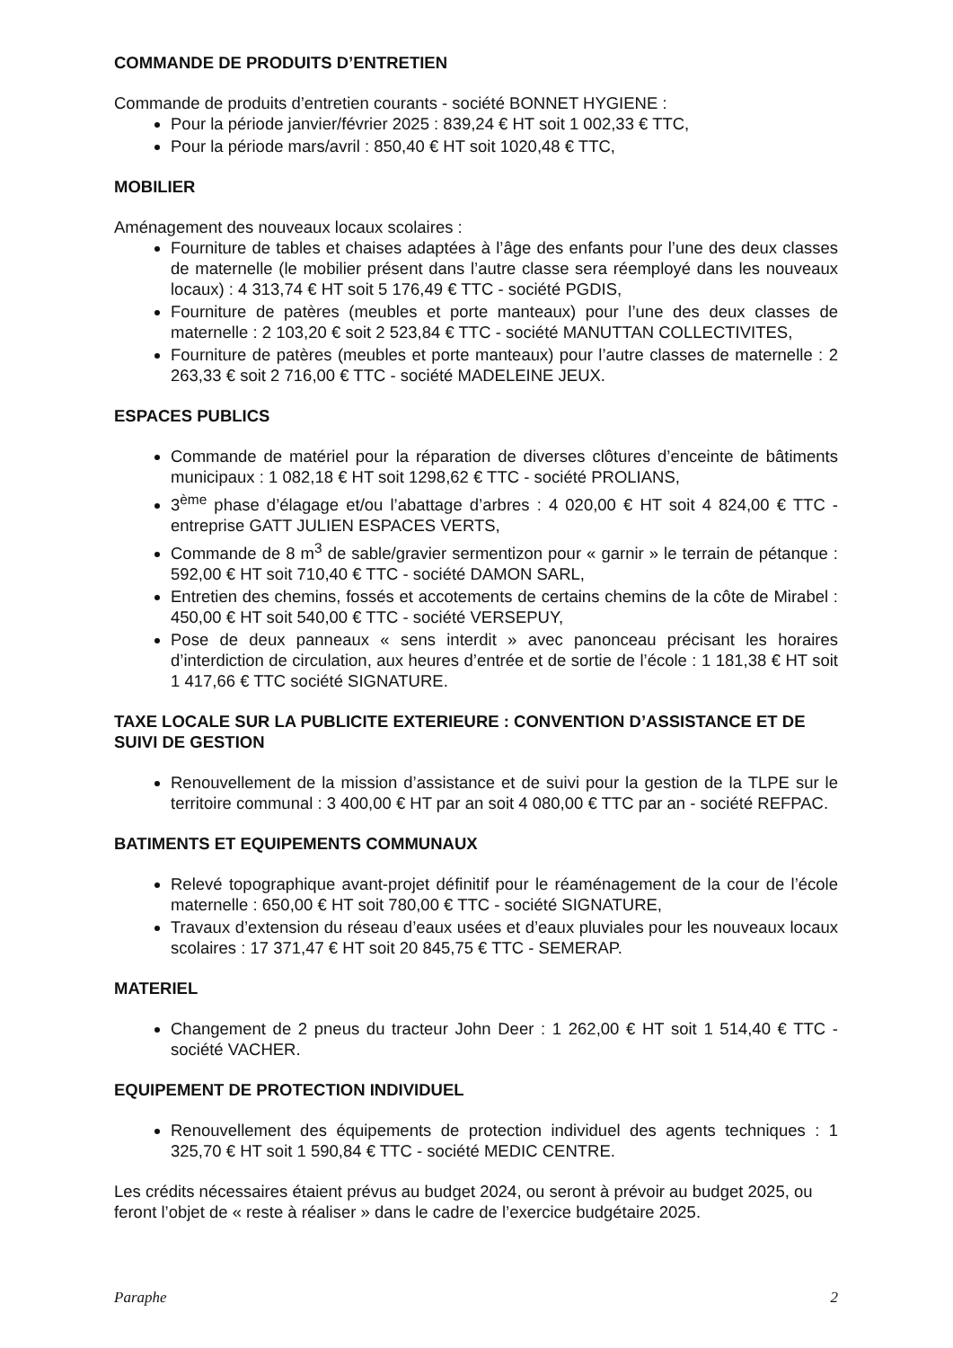COMMANDE DE PRODUITS D’ENTRETIEN
Commande de produits d’entretien courants - société BONNET HYGIENE :
Pour la période janvier/février 2025 : 839,24 € HT soit 1 002,33 € TTC,
Pour la période mars/avril : 850,40 € HT soit 1020,48 € TTC,
MOBILIER
Aménagement des nouveaux locaux scolaires :
Fourniture de tables et chaises adaptées à l’âge des enfants pour l’une des deux classes de maternelle (le mobilier présent dans l’autre classe sera réemployé dans les nouveaux locaux) : 4 313,74 € HT soit 5 176,49 € TTC - société PGDIS,
Fourniture de patères (meubles et porte manteaux) pour l’une des deux classes de maternelle : 2 103,20 € soit 2 523,84 € TTC - société MANUTTAN COLLECTIVITES,
Fourniture de patères (meubles et porte manteaux) pour l’autre classes de maternelle : 2 263,33 € soit 2 716,00 € TTC - société MADELEINE JEUX.
ESPACES PUBLICS
Commande de matériel pour la réparation de diverses clôtures d’enceinte de bâtiments municipaux : 1 082,18 € HT soit 1298,62 € TTC - société PROLIANS,
3<sup>ème</sup> phase d’élagage et/ou l’abattage d’arbres : 4 020,00 € HT soit 4 824,00 € TTC - entreprise GATT JULIEN ESPACES VERTS,
Commande de 8 m<sup>3</sup> de sable/gravier sermentizon pour « garnir » le terrain de pétanque : 592,00 € HT soit 710,40 € TTC - société DAMON SARL,
Entretien des chemins, fossés et accotements de certains chemins de la côte de Mirabel : 450,00 € HT soit 540,00 € TTC - société VERSEPUY,
Pose de deux panneaux « sens interdit » avec panonceau précisant les horaires d’interdiction de circulation, aux heures d’entrée et de sortie de l’école : 1 181,38 € HT soit 1 417,66 € TTC société SIGNATURE.
TAXE LOCALE SUR LA PUBLICITE EXTERIEURE : CONVENTION D’ASSISTANCE ET DE SUIVI DE GESTION
Renouvellement de la mission d’assistance et de suivi pour la gestion de la TLPE sur le territoire communal : 3 400,00 € HT par an soit 4 080,00 € TTC par an - société REFPAC.
BATIMENTS ET EQUIPEMENTS COMMUNAUX
Relevé topographique avant-projet définitif pour le réaménagement de la cour de l’école maternelle : 650,00 € HT soit 780,00 € TTC - société SIGNATURE,
Travaux d’extension du réseau d’eaux usées et d’eaux pluviales pour les nouveaux locaux scolaires : 17 371,47 € HT soit 20 845,75 € TTC - SEMERAP.
MATERIEL
Changement de 2 pneus du tracteur John Deer : 1 262,00 € HT soit 1 514,40 € TTC - société VACHER.
EQUIPEMENT DE PROTECTION INDIVIDUEL
Renouvellement des équipements de protection individuel des agents techniques : 1 325,70 € HT soit 1 590,84 € TTC - société MEDIC CENTRE.
Les crédits nécessaires étaient prévus au budget 2024, ou seront à prévoir au budget 2025, ou feront l’objet de « reste à réaliser » dans le cadre de l’exercice budgétaire 2025.
Paraphe 2